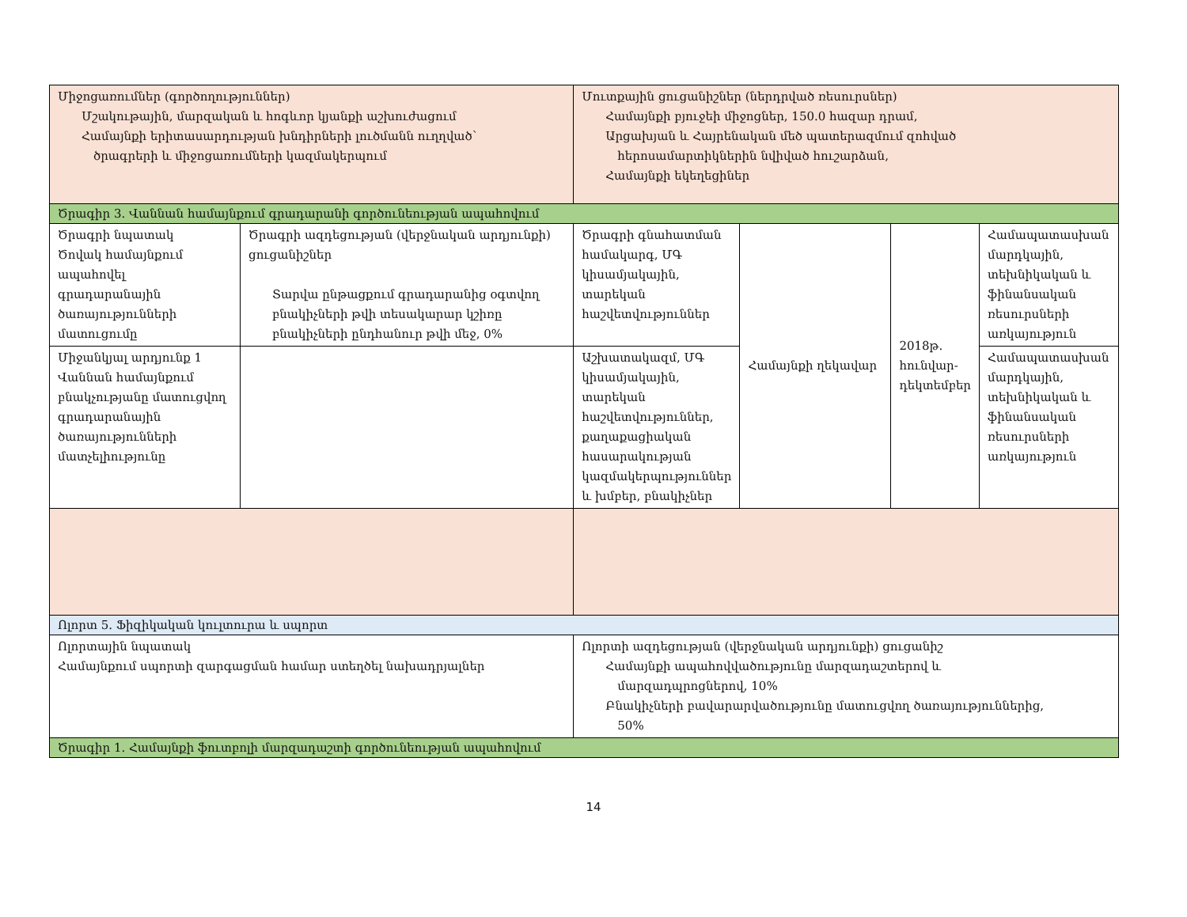| Միջոցառումներ (գործողություններ) Մշակութային, մարզական և հոգևոր կյանքի աշխուժացում Համայնքի երիտասարդության խնդիրների լուծմանն ուղղված՝ ծրագրերի և միջոցառումների կազմակերպում | | Մուտքային ցուցանիշներ (ներդրված ռեսուրսներ) Համայնքի բյուջեի միջոցներ, 150.0 հազար դրամ, Արցախյան և Հայրենական մեծ պատերազմում զոհված հերոսամարտիկներին նվիված հուշարձան, Համայնքի եկեղեցիներ | | | |
| Ծրագիր 3. Վաննան համայնքում գրադարանի գործունեության ապահովում | | | | | |
| Ծրագրի նպատակ Ծովակ համայնքում ապահովել գրադարանային ծառայությունների մատուցումը | Ծրագրի ազդեցության (վերջնական արդյունքի) ցուցանիշներ Տարվա ընթացքում գրադարանից օգտվող բնակիչների թվի տեսակարար կշիռը բնակիչների ընդհանուր թվի մեջ, 0% | Ծրագրի գնահատման համակարգ, ՄԳ կիսամյակային, տարեկան հաշվետվություններ | Համայնքի ղեկավար | 2018թ. հունվար-դեկտեմբեր | Համապատասխան մարդկային, տեխնիկական և ֆինանսական ռեսուրսների առկայություն |
| Միջանկյալ արդյունք 1 Վաննան համայնքում բնակչությանը մատուցվող գրադարանային ծառայությունների մատչելիությունը | | Աշխատակազմ, ՄԳ կիսամյակային, տարեկան հաշվետվություններ, քաղաքացիական հասարակության կազմակերպություններ և խմբեր, բնակիչներ | | | Համապատասխան մարդկային, տեխնիկական և ֆինանսական ռեսուրսների առկայություն |
| Ոլորտ 5. Ֆիզիկական կուլտուրա և սպորտ | | | | | |
| Ոլորտային նպատակ Համայնքում սպորտի զարգացման համար ստեղծել նախադրյալներ | | Ոլորտի ազդեցության (վերջնական արդյունքի) ցուցանիշ Համայնքի ապահովվածությունը մարզադաշտերով և մարզադպրոցներով, 10% Բնակիչների բավարարվածությունը մատուցվող ծառայություններից, 50% | | | |
| Ծրագիր 1. Համայնքի ֆուտբոլի մարզադաշտի գործունեության ապահովում | | | | | |
14